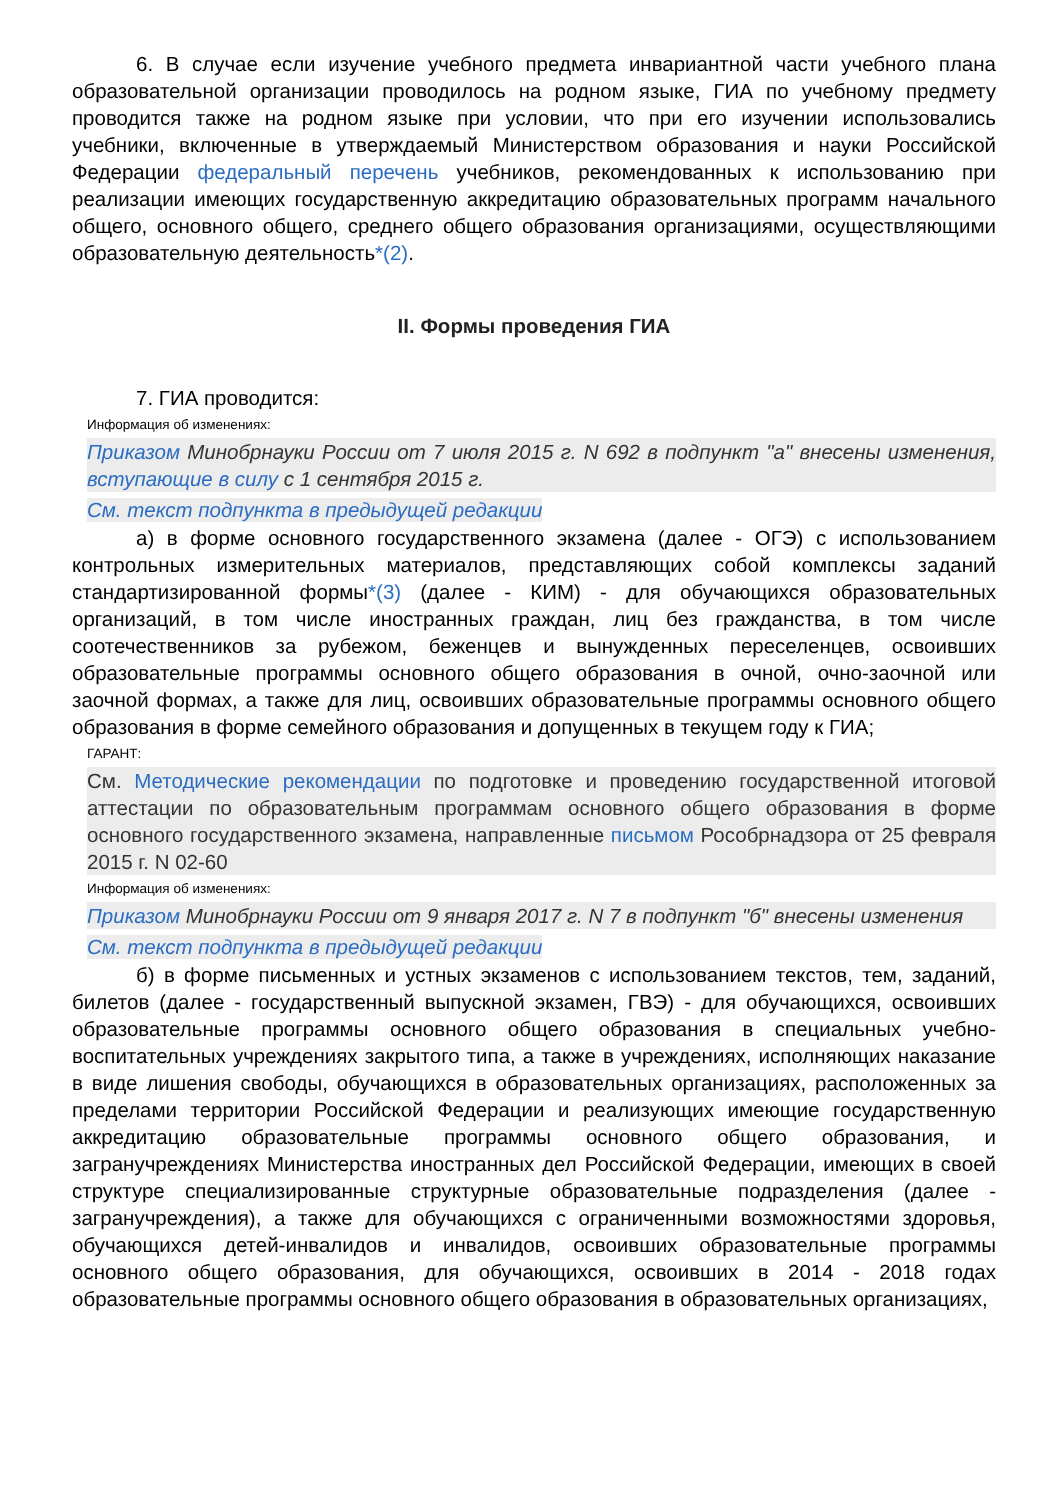6. В случае если изучение учебного предмета инвариантной части учебного плана образовательной организации проводилось на родном языке, ГИА по учебному предмету проводится также на родном языке при условии, что при его изучении использовались учебники, включенные в утверждаемый Министерством образования и науки Российской Федерации федеральный перечень учебников, рекомендованных к использованию при реализации имеющих государственную аккредитацию образовательных программ начального общего, основного общего, среднего общего образования организациями, осуществляющими образовательную деятельность*(2).
II. Формы проведения ГИА
7. ГИА проводится:
Информация об изменениях:
Приказом Минобрнауки России от 7 июля 2015 г. N 692 в подпункт "а" внесены изменения, вступающие в силу с 1 сентября 2015 г.
См. текст подпункта в предыдущей редакции
а) в форме основного государственного экзамена (далее - ОГЭ) с использованием контрольных измерительных материалов, представляющих собой комплексы заданий стандартизированной формы*(3) (далее - КИМ) - для обучающихся образовательных организаций, в том числе иностранных граждан, лиц без гражданства, в том числе соотечественников за рубежом, беженцев и вынужденных переселенцев, освоивших образовательные программы основного общего образования в очной, очно-заочной или заочной формах, а также для лиц, освоивших образовательные программы основного общего образования в форме семейного образования и допущенных в текущем году к ГИА;
ГАРАНТ:
См. Методические рекомендации по подготовке и проведению государственной итоговой аттестации по образовательным программам основного общего образования в форме основного государственного экзамена, направленные письмом Рособрнадзора от 25 февраля 2015 г. N 02-60
Информация об изменениях:
Приказом Минобрнауки России от 9 января 2017 г. N 7 в подпункт "б" внесены изменения
См. текст подпункта в предыдущей редакции
б) в форме письменных и устных экзаменов с использованием текстов, тем, заданий, билетов (далее - государственный выпускной экзамен, ГВЭ) - для обучающихся, освоивших образовательные программы основного общего образования в специальных учебно-воспитательных учреждениях закрытого типа, а также в учреждениях, исполняющих наказание в виде лишения свободы, обучающихся в образовательных организациях, расположенных за пределами территории Российской Федерации и реализующих имеющие государственную аккредитацию образовательные программы основного общего образования, и загранучреждениях Министерства иностранных дел Российской Федерации, имеющих в своей структуре специализированные структурные образовательные подразделения (далее - загранучреждения), а также для обучающихся с ограниченными возможностями здоровья, обучающихся детей-инвалидов и инвалидов, освоивших образовательные программы основного общего образования, для обучающихся, освоивших в 2014 - 2018 годах образовательные программы основного общего образования в образовательных организациях,